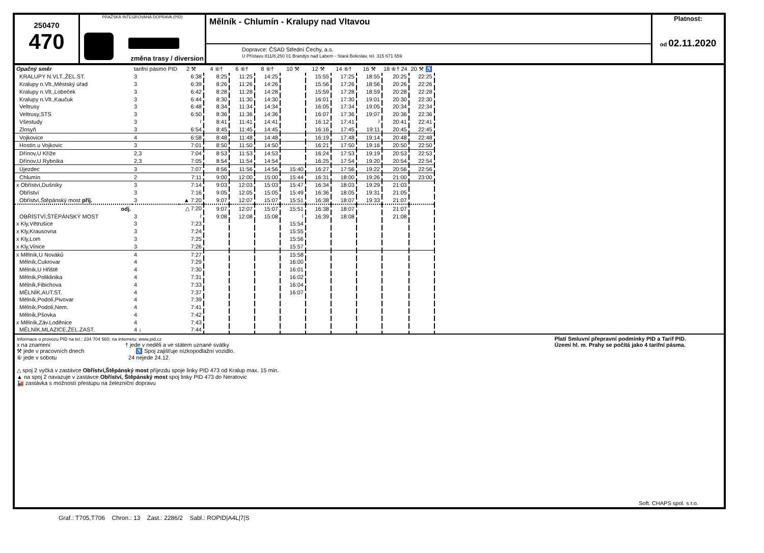250470
470
PRAŽSKÁ INTEGROVANÁ DOPRAVA (PID)
změna trasy / diversion
Mělník - Chlumín - Kralupy nad Vltavou
Dopravce: ČSAD Střední Čechy, a.s.
U Přístavu 811/8,250 01 Brandýs nad Labem - Stará Boleslav, tel. 315 671 659
Platnost:
od 02.11.2020
| Opačný směr | tarifní pásmo PID | 2 ⚒ | 4 ⑥† | 6 ⑥† | 8 ⑥† | 10 ⚒ | 12 ⚒ | 14 ⑥† | 16 ⚒ | 18 ⑥† 24 | 20 ⚒ ♿ |
| --- | --- | --- | --- | --- | --- | --- | --- | --- | --- | --- | --- |
| KRALUPY N.VLT.,ŽEL.ST. | 3 | 6:38 | 8:25 | 11:25 | 14:25 | | 15:55 | 17:25 | 18:55 | 20:25 | 22:25 |
| Kralupy n.Vlt.,Městský úřad | 3 | 6:39 | 8:26 | 11:26 | 14:26 | | 15:56 | 17:26 | 18:56 | 20:26 | 22:26 |
| Kralupy n.Vlt.,Lobeček | 3 | 6:42 | 8:28 | 11:28 | 14:28 | | 15:59 | 17:28 | 18:59 | 20:28 | 22:28 |
| Kralupy n.Vlt.,Kaučuk | 3 | 6:44 | 8:30 | 11:30 | 14:30 | | 16:01 | 17:30 | 19:01 | 20:30 | 22:30 |
| Veltrusy | 3 | 6:48 | 8:34 | 11:34 | 14:34 | | 16:05 | 17:34 | 19:05 | 20:34 | 22:34 |
| Veltrusy,STS | 3 | 6:50 | 8:36 | 11:36 | 14:36 | | 16:07 | 17:36 | 19:07 | 20:36 | 22:36 |
| Všestudy | 3 | ≀ | 8:41 | 11:41 | 14:41 | | 16:12 | 17:41 | ≀ | 20:41 | 22:41 |
| Zlosyň | 3 | 6:54 | 8:45 | 11:45 | 14:45 | | 16:16 | 17:45 | 19:11 | 20:45 | 22:45 |
| Vojkovice | 4 | 6:58 | 8:48 | 11:48 | 14:48 | | 16:19 | 17:48 | 19:14 | 20:48 | 22:48 |
| Hostín u Vojkovic | 3 | 7:01 | 8:50 | 11:50 | 14:50 | | 16:21 | 17:50 | 19:16 | 20:50 | 22:50 |
| Dřínov,U Kříže | 2,3 | 7:04 | 8:53 | 11:53 | 14:53 | | 16:24 | 17:53 | 19:19 | 20:53 | 22:53 |
| Dřínov,U Rybníka | 2,3 | 7:05 | 8:54 | 11:54 | 14:54 | | 16:25 | 17:54 | 19:20 | 20:54 | 22:54 |
| Újezdec | 3 | 7:07 | 8:56 | 11:56 | 14:56 | 15:40 | 16:27 | 17:56 | 19:22 | 20:56 | 22:56 |
| Chlumín | 2 | 7:11 | 9:00 | 12:00 | 15:00 | 15:44 | 16:31 | 18:00 | 19:26 | 21:00 | 23:00 |
| x Obříství,Dušníky | 3 | 7:14 | 9:03 | 12:03 | 15:03 | 15:47 | 16:34 | 18:03 | 19:29 | 21:03 | |
| Obříství | 3 | 7:16 | 9:05 | 12:05 | 15:05 | 15:49 | 16:36 | 18:05 | 19:31 | 21:05 | |
| Obříství,Štěpánský most příj. | 3 | ▲ 7:20 | 9:07 | 12:07 | 15:07 | 15:51 | 16:38 | 18:07 | 19:33 | 21:07 | |
| odj. | | △ 7:20 | 9:07 | 12:07 | 15:07 | 15:51 | 16:38 | 18:07 | | 21:07 | |
| OBŘÍSTVÍ,ŠTĚPÁNSKÝ MOST | 3 | ≀ | 9:08 | 12:08 | 15:08 | ≀ | 16:39 | 18:08 | | 21:08 | |
| x Kly,Větrušice | 3 | 7:23 | | | | 15:54 | | | | | |
| x Kly,Krausovna | 3 | 7:24 | | | | 15:55 | | | | | |
| x Kly,Lom | 3 | 7:25 | | | | 15:56 | | | | | |
| x Kly,Vinice | 3 | 7:26 | | | | 15:57 | | | | | |
| x Mělník,U Nováků | 4 | 7:27 | | | | 15:58 | | | | | |
| Mělník,Cukrovar | 4 | 7:29 | | | | 16:00 | | | | | |
| Mělník,U Hřiště | 4 | 7:30 | | | | 16:01 | | | | | |
| Mělník,Poliklinika | 4 | 7:31 | | | | 16:02 | | | | | |
| Mělník,Fibichova | 4 | 7:33 | | | | 16:04 | | | | | |
| MĚLNÍK,AUT.ST. | 4 | 7:37 | | | | 16:07 | | | | | |
| Mělník,Podolí,Pivovar | 4 | 7:39 | | | | | | | | | |
| Mělník,Podolí,Nem. | 4 | 7:41 | | | | | | | | | |
| Mělník,Pšovka | 4 | 7:42 | | | | | | | | | |
| x Mělník,Záv.Loděnice | 4 | 7:43 | | | | | | | | | |
| MĚLNÍK,MLAZICE,ŽEL.ZAST. | 4 ↓ | 7:44 | | | | | | | | | |
Informace o provozu PID na tel.: 234 704 560; na internetu: www.pid.cz
x na znamení † jede v neděli a ve státem uznané svátky
⚒ jede v pracovních dnech ♿ Spoj zajišťuje nízkopodlažní vozidlo.
⑥ jede v sobotu 24 nejede 24.12.
△ spoj 2 vyčká v zastávce Obříství,Štěpánský most příjezdu spoje linky PID 473 od Kralup max. 15 min.
▲ na spoj 2 navazuje v zastávce Obříství, Štěpánský most spoj linky PID 473 do Neratovic
🚂 zastávka s možností přestupu na železniční dopravu
Platí Smluvní přepravní podmínky PID a Tarif PID.
Území hl. m. Prahy se počítá jako 4 tarifní pásma.
Soft. CHAPS spol. s r.o.
Graf.: T705,T706 Chron.: 13 Zast.: 2286/2 Sabl.: ROPID|A4L|7|S